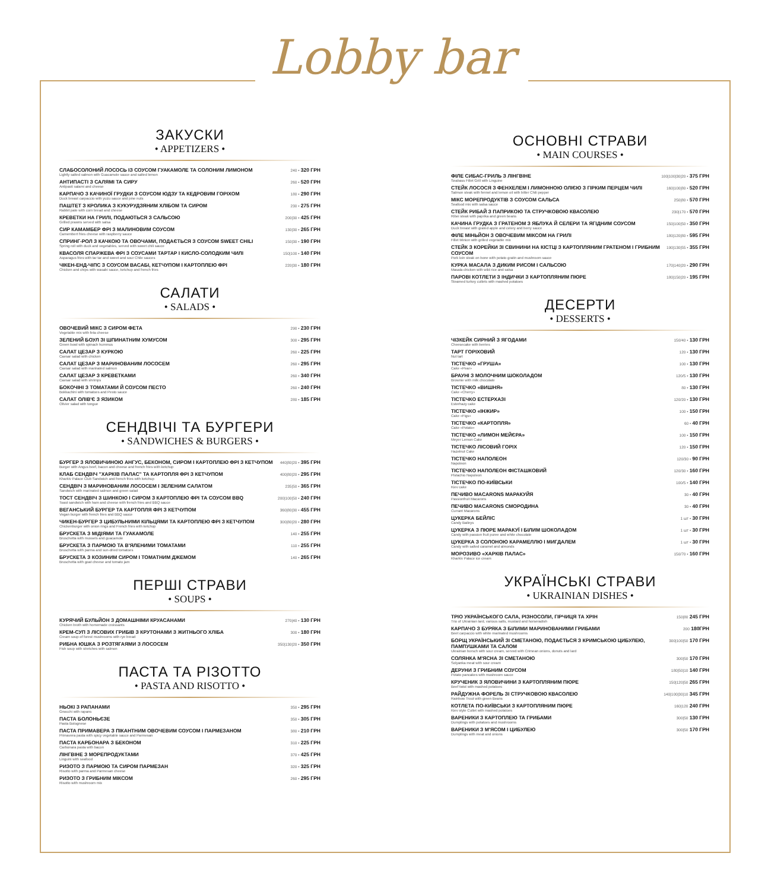Lobby bar
ЗАКУСКИ
• APPETIZERS •
| СЛАБОСОЛОНИЙ ЛОСОСЬ ІЗ СОУСОМ ГУАКАМОЛЕ ТА СОЛОНИМ ЛИМОНОМ Lightly salted salmon with Guacamole sauce and salted lemon | 240 • 320 ГРН |
| АНТИПАСТІ З САЛЯМІ ТА СИРУ Antipasti salami and cheese | 260 • 520 ГРН |
| КАРПАЧО З КАЧИНОЇ ГРУДКИ З СОУСОМ ЮДЗУ ТА КЕДРОВИМ ГОРІХОМ Duck breast carpaccio with yuzu sauce and pine nuts | 180 • 290 ГРН |
| ПАШТЕТ З КРОЛИКА З КУКУРУДЗЯНИМ ХЛІБОМ ТА СИРОМ Rabbit pate with corn bread and cheese | 230 • 275 ГРН |
| КРЕВЕТКИ НА ГРИЛІ, ПОДАЮТЬСЯ З САЛЬСОЮ Grilled prawns served with salsa | 200/30 • 425 ГРН |
| СИР КАМАМБЕР ФРІ З МАЛИНОВИМ СОУСОМ Camembert fries cheese with raspberry sauce | 130/30 • 265 ГРН |
| СПРИНГ-РОЛ З КАЧКОЮ ТА ОВОЧАМИ, ПОДАЄТЬСЯ З СОУСОМ SWEET CHILI Spring roll with duck and vegetables, served with sweet chili sauce | 150/30 • 190 ГРН |
| КВАСОЛЯ СПАРЖЕВА ФРІ З СОУСАМИ ТАРТАР І КИСЛО-СОЛОДКИМ ЧИЛІ Asparagus fries with tar tar and sweet and sour Chile sauces | 150/100 • 140 ГРН |
| ЧІКЕН-ЕНД-ЧІПС З СОУСОМ ВАСАБІ, КЕТЧУПОМ І КАРТОПЛЕЮ ФРІ Chicken and chips with wasabi sauce, ketchup and french fries | 220/30 • 180 ГРН |
САЛАТИ
• SALADS •
| ОВОЧЕВИЙ МІКС З СИРОМ ФЕТА Vegetable mix with feta cheese | 290 • 230 ГРН |
| ЗЕЛЕНИЙ БОУЛ ЗІ ШПИНАТНИМ ХУМУСОМ Green bowl with spinach hummus | 300 • 295 ГРН |
| САЛАТ ЦЕЗАР З КУРКОЮ Caesar salad with chicken | 260 • 225 ГРН |
| САЛАТ ЦЕЗАР З МАРИНОВАНИМ ЛОСОСЕМ Caesar salad with marinated salmon | 260 • 295 ГРН |
| САЛАТ ЦЕЗАР З КРЕВЕТКАМИ Caesar salad with shrimps | 260 • 340 ГРН |
| БОКОЧІНІ З ТОМАТАМИ Й СОУСОМ ПЕСТО Bokkachini with tomatoes and Pesto sauce | 260 • 240 ГРН |
| САЛАТ ОЛІВ'Є З ЯЗИКОМ Olivier salad with tongue | 280 • 185 ГРН |
СЕНДВІЧІ ТА БУРГЕРИ
• SANDWICHES & BURGERS •
| БУРГЕР З ЯЛОВИЧИНОЮ АНГУС, БЕКОНОМ, СИРОМ І КАРТОПЛЕЮ ФРІ З КЕТЧУПОМ Burger with Angus beef, bacon and cheese and french fries with ketchup | 440/80/20 • 395 ГРН |
| КЛАБ СЕНДВІЧ "ХАРКІВ ПАЛАС" ТА КАРТОПЛЯ ФРІ З КЕТЧУПОМ Kharkiv Palace Club Sandwich and french fries with ketchup | 400/80/20 • 295 ГРН |
| СЕНДВІЧ З МАРИНОВАНИМ ЛОСОСЕМ І ЗЕЛЕНИМ САЛАТОМ Sandwich with marinated salmon and green salad | 235/50 • 365 ГРН |
| ТОСТ СЕНДВІЧ З ШИНКОЮ І СИРОМ З КАРТОПЛЕЮ ФРІ ТА СОУСОМ BBQ Toast sandwich with ham and cheese with french fries and BBQ sauce | 200/100/50 • 240 ГРН |
| ВЕГАНСЬКИЙ БУРГЕР ТА КАРТОПЛЯ ФРІ З КЕТЧУПОМ Vegan burger with french fries and BBQ sauce | 360/80/30 • 455 ГРН |
| ЧИКЕН-БУРГЕР З ЦИБУЛЬНИМИ КІЛЬЦЯМИ ТА КАРТОПЛЕЮ ФРІ З КЕТЧУПОМ Chickenburger with onion rings and French fries with ketchup | 300/80/20 • 280 ГРН |
| БРУСКЕТА З МІДІЯМИ ТА ГУАКАМОЛЕ Bruschetta with mussels and guacamole | 140 • 255 ГРН |
| БРУСКЕТА З ПАРМОЮ ТА В'ЯЛЕНИМИ ТОМАТАМИ Bruschetta with parma and sun-dried tomatoes | 110 • 255 ГРН |
| БРУСКЕТА З КОЗИНИМ СИРОМ І ТОМАТНИМ ДЖЕМОМ Bruschetta with goat cheese and tomato jam | 140 • 265 ГРН |
ПЕРШІ СТРАВИ
• SOUPS •
| КУРЯЧИЙ БУЛЬЙОН З ДОМАШНІМИ КРУАСАНАМИ Chicken broth with homemade croissants | 270/40 • 130 ГРН |
| КРЕМ-СУП З ЛІСОВИХ ГРИБІВ З КРУТОНАМИ З ЖИТНЬОГО ХЛІБА Cream soup of forest mushrooms with rye bread | 300 • 180 ГРН |
| РИБНА ЮШКА З РОЗТЯГАЯМИ З ЛОСОСЕМ Fish soup with stretches with salmon | 350/130/20 • 350 ГРН |
ПАСТА ТА РІЗОТТО
• PASTA AND RISOTTO •
| НЬОКІ З РАПАНАМИ Gnocchi with rapans | 350 • 295 ГРН |
| ПАСТА БОЛОНЬЄЗЕ Pasta Bolognese | 350 • 305 ГРН |
| ПАСТА ПРИМАВЕРА З ПІКАНТНИМ ОВОЧЕВИМ СОУСОМ І ПАРМЕЗАНОМ Primavera pasta with spicy vegetable sauce and Parmesan | 380 • 210 ГРН |
| ПАСТА КАРБОНАРА З БЕКОНОМ Carbonara pasta with bacon | 310 • 225 ГРН |
| ЛІНГВІНЕ З МОРЕПРОДУКТАМИ Linguini with seafood | 370 • 425 ГРН |
| РИЗОТО З ПАРМОЮ ТА СИРОМ ПАРМЕЗАН Risotto with parma and Parmesan cheese | 320 • 325 ГРН |
| РИЗОТО З ГРИБНИМ МІКСОМ Risotto with mushroom mix | 260 • 295 ГРН |
ОСНОВНІ СТРАВИ
• MAIN COURSES •
| ФІЛЕ СИБАС-ГРИЛЬ З ЛІНГВІНЕ Seabass Fillet Grill with Linguine | 100/100/30/20 • 375 ГРН |
| СТЕЙК ЛОСОСЯ З ФЕНХЕЛЕМ І ЛИМОННОЮ ОЛІЄЮ З ГІРКИМ ПЕРЦЕМ ЧИЛІ Salmon steak with fennel and lemon oil with bitter Chili pepper | 160/100/80 • 520 ГРН |
| МІКС МОРЕПРОДУКТІВ З СОУСОМ САЛЬСА Seafood mix with salsa sauce | 250/80 • 570 ГРН |
| СТЕЙК РИБАЙ З ПАПРИКОЮ ТА СТРУЧКОВОЮ КВАСОЛЕЮ Ribei steak with paprika and green beans | 230/170 • 570 ГРН |
| КАЧИНА ГРУДКА З ГРАТЕНОМ З ЯБЛУКА Й СЕЛЕРИ ТА ЯГІДНИМ СОУСОМ Duck breast with grated apple and celery and berry sauce | 150/100/50 • 350 ГРН |
| ФІЛЕ МІНЬЙОН З ОВОЧЕВИМ МІКСОМ НА ГРИЛІ Fillet Minion with grilled vegetable mix | 180/120/80 • 595 ГРН |
| СТЕЙК З КОРЕЙКИ ЗІ СВИНИНИ НА КІСТЦІ З КАРТОПЛЯНИМ ГРАТЕНОМ І ГРИБНИМ СОУСОМ Pork loin steak on bone with potato gratin and mushroom sauce | 190/130/55 • 355 ГРН |
| КУРКА МАСАЛА З ДИКИМ РИСОМ І САЛЬСОЮ Masala chicken with wild rice and salsa | 170/140/20 • 290 ГРН |
| ПАРОВІ КОТЛЕТИ З ІНДИЧКИ З КАРТОПЛЯНИМ ПЮРЕ Steamed turkey cutlets with mashed potatoes | 180/150/20 • 195 ГРН |
ДЕСЕРТИ
• DESSERTS •
| ЧІЗКЕЙК СИРНИЙ З ЯГОДАМИ Cheesecake with berries | 150/40 • 130 ГРН |
| ТАРТ ГОРІХОВИЙ Nut tart | 120 • 130 ГРН |
| ТІСТЕЧКО «ГРУША» Cake «Pear» | 100 • 130 ГРН |
| БРАУНІ З МОЛОЧНИМ ШОКОЛАДОМ Brownie with milk chocolate | 120/5 • 130 ГРН |
| ТІСТЕЧКО «ВИШНЯ» Cake «Cherry» | 80 • 130 ГРН |
| ТІСТЕЧКО ЕСТЕРХАЗІ Esterhazy cake | 120/20 • 130 ГРН |
| ТІСТЕЧКО «ІНЖИР» Cake «Figs» | 100 • 150 ГРН |
| ТІСТЕЧКО «КАРТОПЛЯ» Cake «Potato» | 60 • 40 ГРН |
| ТІСТЕЧКО «ЛИМОН МЕЙЄРА» Meyer Lemon Cake | 100 • 150 ГРН |
| ТІСТЕЧКО ЛІСОВИЙ ГОРІХ Hazelnut Cake | 120 • 150 ГРН |
| ТІСТЕЧКО НАПОЛЕОН Napoleon | 120/30 • 90 ГРН |
| ТІСТЕЧКО НАПОЛЕОН ФІСТАШКОВИЙ Pistachio Napoleon | 120/30 • 160 ГРН |
| ТІСТЕЧКО ПО-КИЇВСЬКИ Kiev cake | 100/5 • 140 ГРН |
| ПЕЧИВО MACARONS МАРАКУЙЯ Passionfruit Macarons | 30 • 40 ГРН |
| ПЕЧИВО MACARONS СМОРОДИНА Currant Macarons | 30 • 40 ГРН |
| ЦУКЕРКА БЕЙЛІС Candy Baileys | 1 шт • 30 ГРН |
| ЦУКЕРКА З ПЮРЕ МАРАКУЇ І БІЛИМ ШОКОЛАДОМ Candy with passion fruit puree and white chocolate | 1 шт • 30 ГРН |
| ЦУКЕРКА З СОЛОНОЮ КАРАМЕЛЛЮ І МИГДАЛЕМ Candy with salted caramel and almonds | 1 шт • 30 ГРН |
| МОРОЗИВО «ХАРКІВ ПАЛАС» Kharkiv Palace ice cream | 150/70 • 160 ГРН |
УКРАЇНСЬКІ СТРАВИ
• UKRAINIAN DISHES •
| ТРІО УКРАЇНСЬКОГО САЛА, РІЗНОСОЛИ, ГІРЧИЦЯ ТА ХРІН Trio of Ukrainian lard, various salts, mustard and horseradish | 150/80 245 ГРН |
| КАРПАЧО З БУРЯКА З БІЛИМИ МАРИНОВАНИМИ ГРИБАМИ Beet carpaccio with white marinated mushrooms | 200 180ГРН |
| БОРЩ УКРАЇНСЬКИЙ ЗІ СМЕТАНОЮ, ПОДАЄТЬСЯ З КРИМСЬКОЮ ЦИБУЛЕЮ, ПАМПУШКАМИ ТА САЛОМ Ukrainian borsch with sour cream, served with Crimean onions, donuts and lard | 300/100/50 170 ГРН |
| СОЛЯНКА М'ЯСНА ЗІ СМЕТАНОЮ Solyanka meat with sour cream | 300/50 170 ГРН |
| ДЕРУНИ З ГРИБНИМ СОУСОМ Potato pancakes with mushroom sauce | 180/50/10 140 ГРН |
| КРУЧЕНИК З ЯЛОВИЧИНИ З КАРТОПЛЯНИМ ПЮРЕ Beef twist with mashed potatoes | 150/120/50 265 ГРН |
| РАЙДУЖНА ФОРЕЛЬ ЗІ СТРУЧКОВОЮ КВАСОЛЕЮ Rainbow Trout with green Beans | 140/100/30/10 345 ГРН |
| КОТЛЕТА ПО-КИЇВСЬКИ З КАРТОПЛЯНИМ ПЮРЕ Kiev style Cutlet with mashed potatoes | 160/120 240 ГРН |
| ВАРЕНИКИ З КАРТОПЛЕЮ ТА ГРИБАМИ Dumplings with potatoes and mushrooms | 300/50 130 ГРН |
| ВАРЕНИКИ З М'ЯСОМ І ЦИБУЛЕЮ Dumplings with meat and onions | 300/50 170 ГРН |